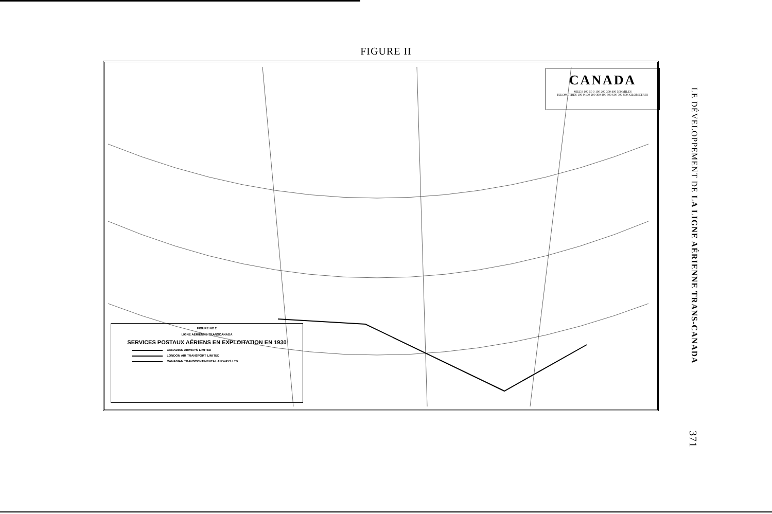FIGURE II
CANADA
MILES 100 50 0 100 200 300 400 500 MILES
KILOMETRES 100 0 100 200 300 400 500 600 700 800 KILOMETRES
FIGURE NO 2
LIGNE AÉRIENNE TRANSCANADA
SERVICES POSTAUX AÉRIENS EN EXPLOITATION EN 1930
CANADIAN AIRWAYS LIMITED
LONDON AIR TRANSPORT LIMITED
CANADIAN TRANSCONTINENTAL AIRWAYS LTD
LE DÉVELOPPEMENT DE LA LIGNE AÉRIENNE TRANS-CANADA 371